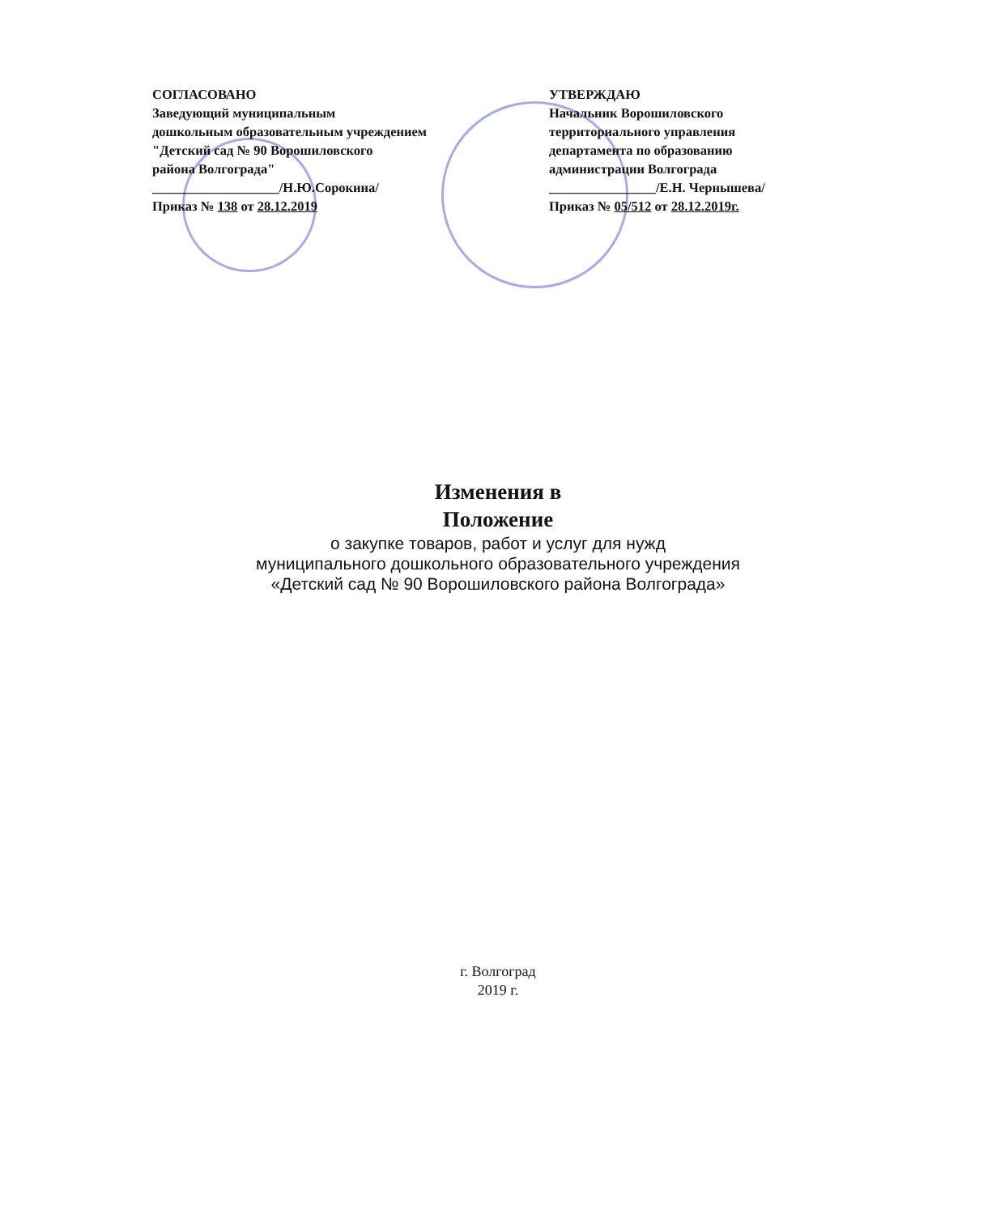СОГЛАСОВАНО
Заведующий муниципальным
дошкольным образовательным учреждением
"Детский сад № 90 Ворошиловского
района Волгограда"
___________________/Н.Ю.Сорокина/
Приказ № 138 от 28.12.2019
УТВЕРЖДАЮ
Начальник Ворошиловского
территориального управления
департамента по образованию
администрации Волгограда
________________/Е.Н. Чернышева/
Приказ № 05/512 от 28.12.2019г.
Изменения в
Положение
о закупке товаров, работ и услуг для нужд
муниципального дошкольного образовательного учреждения
«Детский сад № 90 Ворошиловского района Волгограда»
г. Волгоград
2019 г.